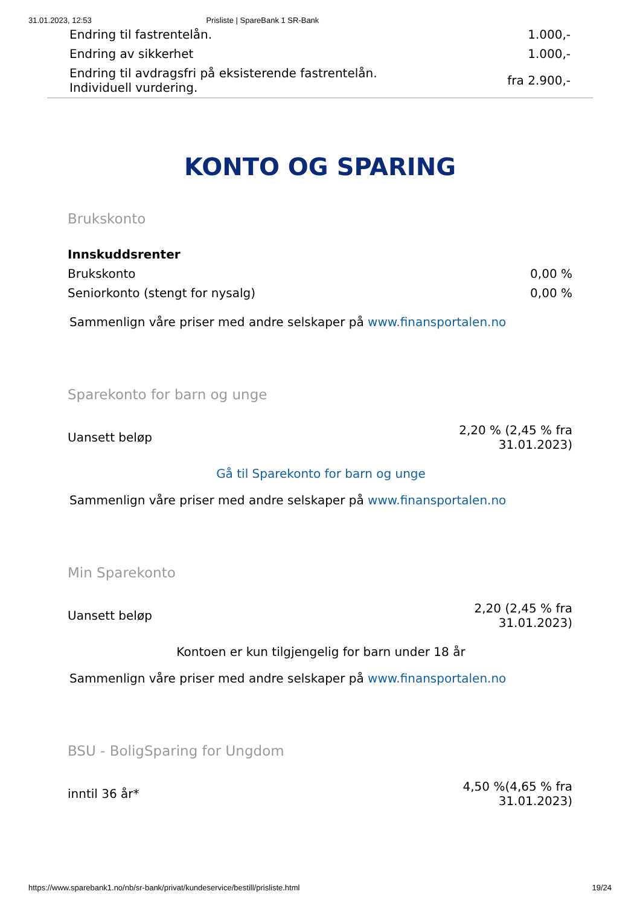31.01.2023, 12:53 Prisliste | SpareBank 1 SR-Bank
| Endring til fastrentelån. | 1.000,- |
| Endring av sikkerhet | 1.000,- |
| Endring til avdragsfri på eksisterende fastrentelån. Individuell vurdering. | fra 2.900,- |
KONTO OG SPARING
Brukskonto
| Innskuddsrenter | |
| Brukskonto | 0,00 % |
| Seniorkonto (stengt for nysalg) | 0,00 % |
Sammenlign våre priser med andre selskaper på www.finansportalen.no
Sparekonto for barn og unge
| Uansett beløp | 2,20 % (2,45 % fra 31.01.2023) |
Gå til Sparekonto for barn og unge
Sammenlign våre priser med andre selskaper på www.finansportalen.no
Min Sparekonto
| Uansett beløp | 2,20 (2,45 % fra 31.01.2023) |
Kontoen er kun tilgjengelig for barn under 18 år
Sammenlign våre priser med andre selskaper på www.finansportalen.no
BSU - BoligSparing for Ungdom
| inntil 36 år* | 4,50 %(4,65 % fra 31.01.2023) |
https://www.sparebank1.no/nb/sr-bank/privat/kundeservice/bestill/prisliste.html 19/24